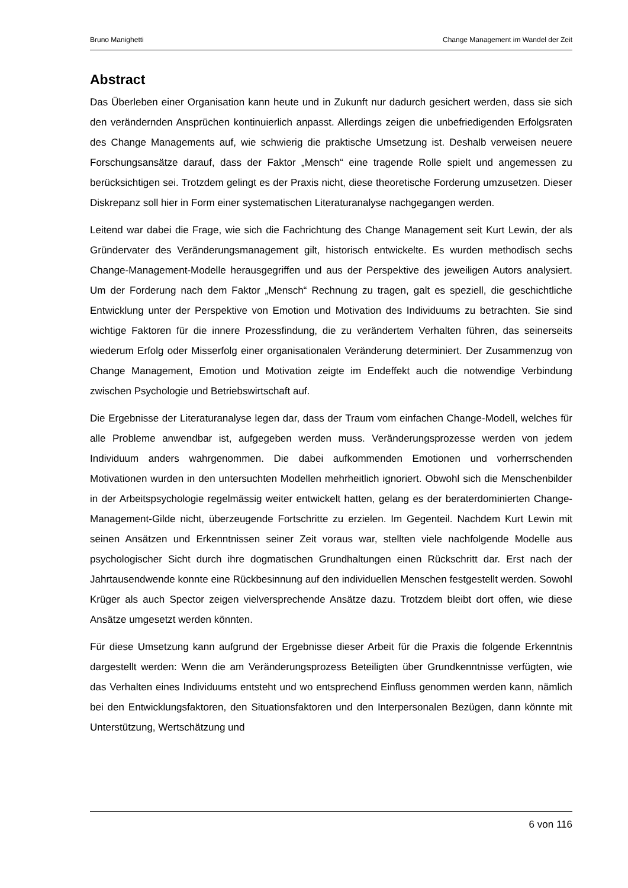Bruno Manighetti Change Management im Wandel der Zeit
Abstract
Das Überleben einer Organisation kann heute und in Zukunft nur dadurch gesichert werden, dass sie sich den verändernden Ansprüchen kontinuierlich anpasst. Allerdings zeigen die unbefriedigenden Erfolgsraten des Change Managements auf, wie schwierig die praktische Umsetzung ist. Deshalb verweisen neuere Forschungsansätze darauf, dass der Faktor „Mensch“ eine tragende Rolle spielt und angemessen zu berücksichtigen sei. Trotzdem gelingt es der Praxis nicht, diese theoretische Forderung umzusetzen. Dieser Diskrepanz soll hier in Form einer systematischen Literaturanalyse nachgegangen werden.
Leitend war dabei die Frage, wie sich die Fachrichtung des Change Management seit Kurt Lewin, der als Gründervater des Veränderungsmanagement gilt, historisch entwickelte. Es wurden methodisch sechs Change-Management-Modelle herausgegriffen und aus der Perspektive des jeweiligen Autors analysiert. Um der Forderung nach dem Faktor „Mensch“ Rechnung zu tragen, galt es speziell, die geschichtliche Entwicklung unter der Perspektive von Emotion und Motivation des Individuums zu betrachten. Sie sind wichtige Faktoren für die innere Prozessfindung, die zu verändertem Verhalten führen, das seinerseits wiederum Erfolg oder Misserfolg einer organisationalen Veränderung determiniert. Der Zusammenzug von Change Management, Emotion und Motivation zeigte im Endeffekt auch die notwendige Verbindung zwischen Psychologie und Betriebswirtschaft auf.
Die Ergebnisse der Literaturanalyse legen dar, dass der Traum vom einfachen Change-Modell, welches für alle Probleme anwendbar ist, aufgegeben werden muss. Veränderungsprozesse werden von jedem Individuum anders wahrgenommen. Die dabei aufkommenden Emotionen und vorherrschenden Motivationen wurden in den untersuchten Modellen mehrheitlich ignoriert. Obwohl sich die Menschenbilder in der Arbeitspsychologie regelmässig weiter entwickelt hatten, gelang es der beraterdominierten Change-Management-Gilde nicht, überzeugende Fortschritte zu erzielen. Im Gegenteil. Nachdem Kurt Lewin mit seinen Ansätzen und Erkenntnissen seiner Zeit voraus war, stellten viele nachfolgende Modelle aus psychologischer Sicht durch ihre dogmatischen Grundhaltungen einen Rückschritt dar. Erst nach der Jahrtausendwende konnte eine Rückbesinnung auf den individuellen Menschen festgestellt werden. Sowohl Krüger als auch Spector zeigen vielversprechende Ansätze dazu. Trotzdem bleibt dort offen, wie diese Ansätze umgesetzt werden könnten.
Für diese Umsetzung kann aufgrund der Ergebnisse dieser Arbeit für die Praxis die folgende Erkenntnis dargestellt werden: Wenn die am Veränderungsprozess Beteiligten über Grundkenntnisse verfügten, wie das Verhalten eines Individuums entsteht und wo entsprechend Einfluss genommen werden kann, nämlich bei den Entwicklungsfaktoren, den Situationsfaktoren und den Interpersonalen Bezügen, dann könnte mit Unterstützung, Wertschätzung und
6 von 116